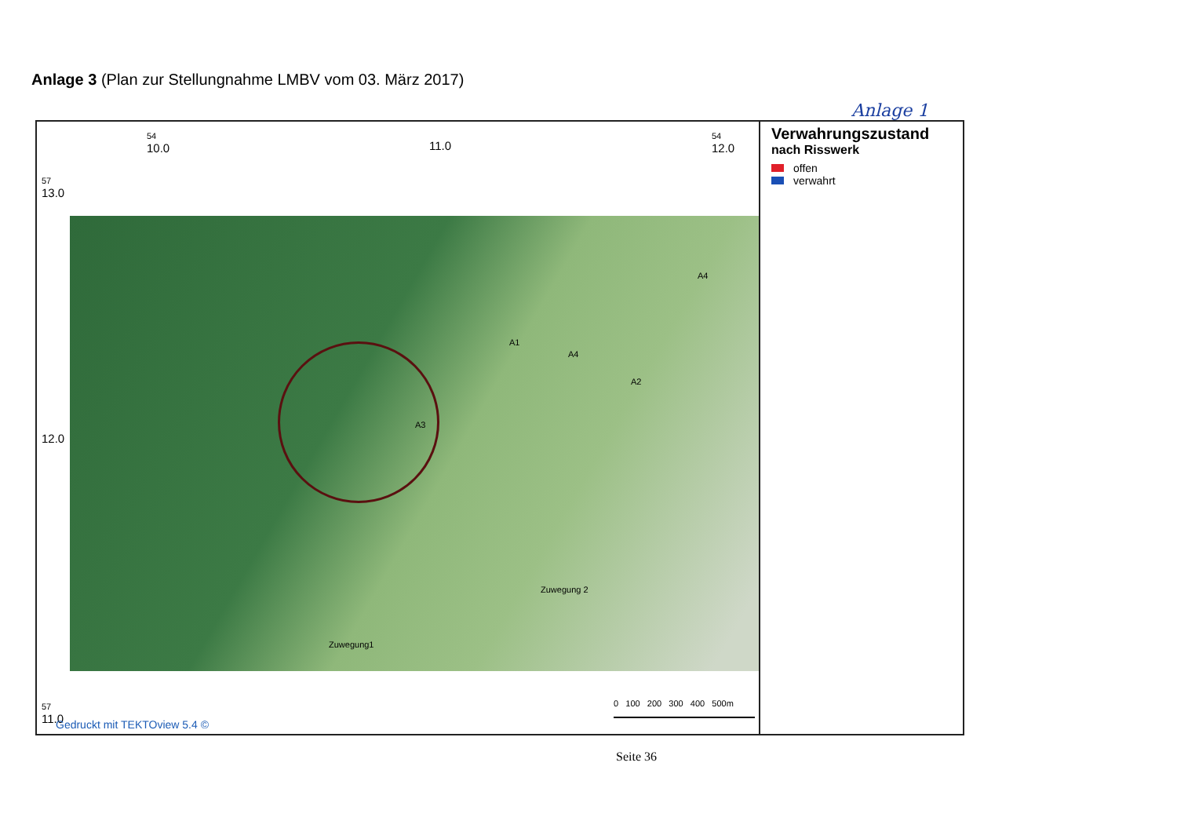Anlage 3 (Plan zur Stellungnahme LMBV vom 03. März 2017)
54
10.0
11.0
54
12.0
57
13.0
12.0
A3
A4
A1
A2
A4
Zuwegung1
Zuwegung 2
57
11.0
0 100 200 300 400 500m
Verwahrungszustand
nach Risswerk
offen
verwahrt
Gedruckt mit TEKTOview 5.4 ©
Anlage 1
Seite 36